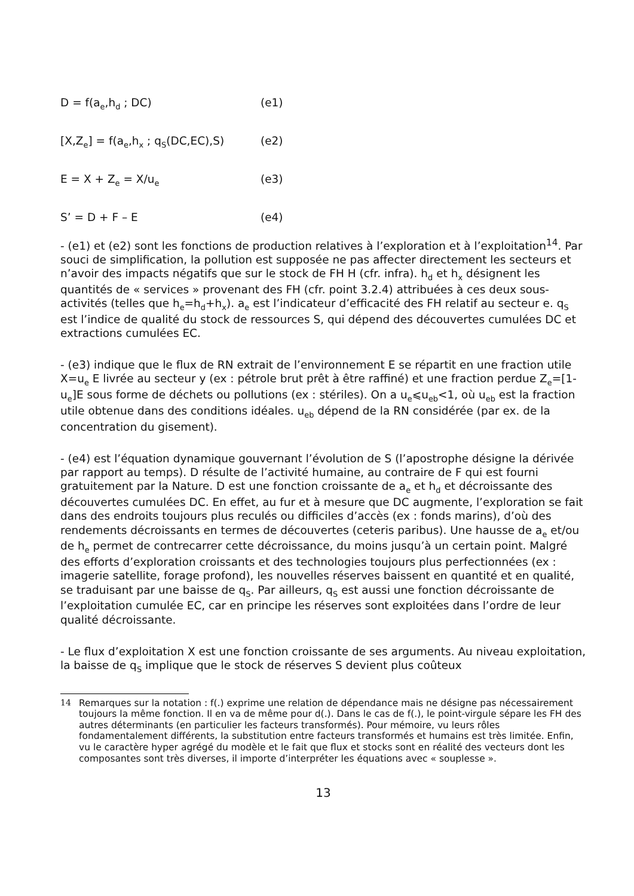D = f(a<sub>e</sub>,h<sub>d</sub> ; DC) (e1)
[X,Z<sub>e</sub>] = f(a<sub>e</sub>,h<sub>x</sub> ; q<sub>S</sub>(DC,EC),S) (e2)
E = X + Z<sub>e</sub> = X/u<sub>e</sub> (e3)
S’ = D + F – E (e4)
- (e1) et (e2) sont les fonctions de production relatives à l’exploration et à l’exploitation<sup>14</sup>. Par souci de simplification, la pollution est supposée ne pas affecter directement les secteurs et n’avoir des impacts négatifs que sur le stock de FH H (cfr. infra). h<sub>d</sub> et h<sub>x</sub> désignent les quantités de « services » provenant des FH (cfr. point 3.2.4) attribuées à ces deux sous-activités (telles que h<sub>e</sub>=h<sub>d</sub>+h<sub>x</sub>). a<sub>e</sub> est l’indicateur d’efficacité des FH relatif au secteur e. q<sub>S</sub> est l’indice de qualité du stock de ressources S, qui dépend des découvertes cumulées DC et extractions cumulées EC.
- (e3) indique que le flux de RN extrait de l’environnement E se répartit en une fraction utile X=u<sub>e</sub> E livrée au secteur y (ex : pétrole brut prêt à être raffiné) et une fraction perdue Z<sub>e</sub>=[1-u<sub>e</sub>]E sous forme de déchets ou pollutions (ex : stériles). On a u<sub>e</sub>⩽u<sub>eb</sub><1, où u<sub>eb</sub> est la fraction utile obtenue dans des conditions idéales. u<sub>eb</sub> dépend de la RN considérée (par ex. de la concentration du gisement).
- (e4) est l’équation dynamique gouvernant l’évolution de S (l’apostrophe désigne la dérivée par rapport au temps). D résulte de l’activité humaine, au contraire de F qui est fourni gratuitement par la Nature. D est une fonction croissante de a<sub>e</sub> et h<sub>d</sub> et décroissante des découvertes cumulées DC. En effet, au fur et à mesure que DC augmente, l’exploration se fait dans des endroits toujours plus reculés ou difficiles d’accès (ex : fonds marins), d’où des rendements décroissants en termes de découvertes (ceteris paribus). Une hausse de a<sub>e</sub> et/ou de h<sub>e</sub> permet de contrecarrer cette décroissance, du moins jusqu’à un certain point. Malgré des efforts d’exploration croissants et des technologies toujours plus perfectionnées (ex : imagerie satellite, forage profond), les nouvelles réserves baissent en quantité et en qualité, se traduisant par une baisse de q<sub>S</sub>. Par ailleurs, q<sub>S</sub> est aussi une fonction décroissante de l’exploitation cumulée EC, car en principe les réserves sont exploitées dans l’ordre de leur qualité décroissante.
- Le flux d’exploitation X est une fonction croissante de ses arguments. Au niveau exploitation, la baisse de q<sub>S</sub> implique que le stock de réserves S devient plus coûteux
14 Remarques sur la notation : f(.) exprime une relation de dépendance mais ne désigne pas nécessairement toujours la même fonction. Il en va de même pour d(.). Dans le cas de f(.), le point-virgule sépare les FH des autres déterminants (en particulier les facteurs transformés). Pour mémoire, vu leurs rôles fondamentalement différents, la substitution entre facteurs transformés et humains est très limitée. Enfin, vu le caractère hyper agrégé du modèle et le fait que flux et stocks sont en réalité des vecteurs dont les composantes sont très diverses, il importe d’interpréter les équations avec « souplesse ».
13